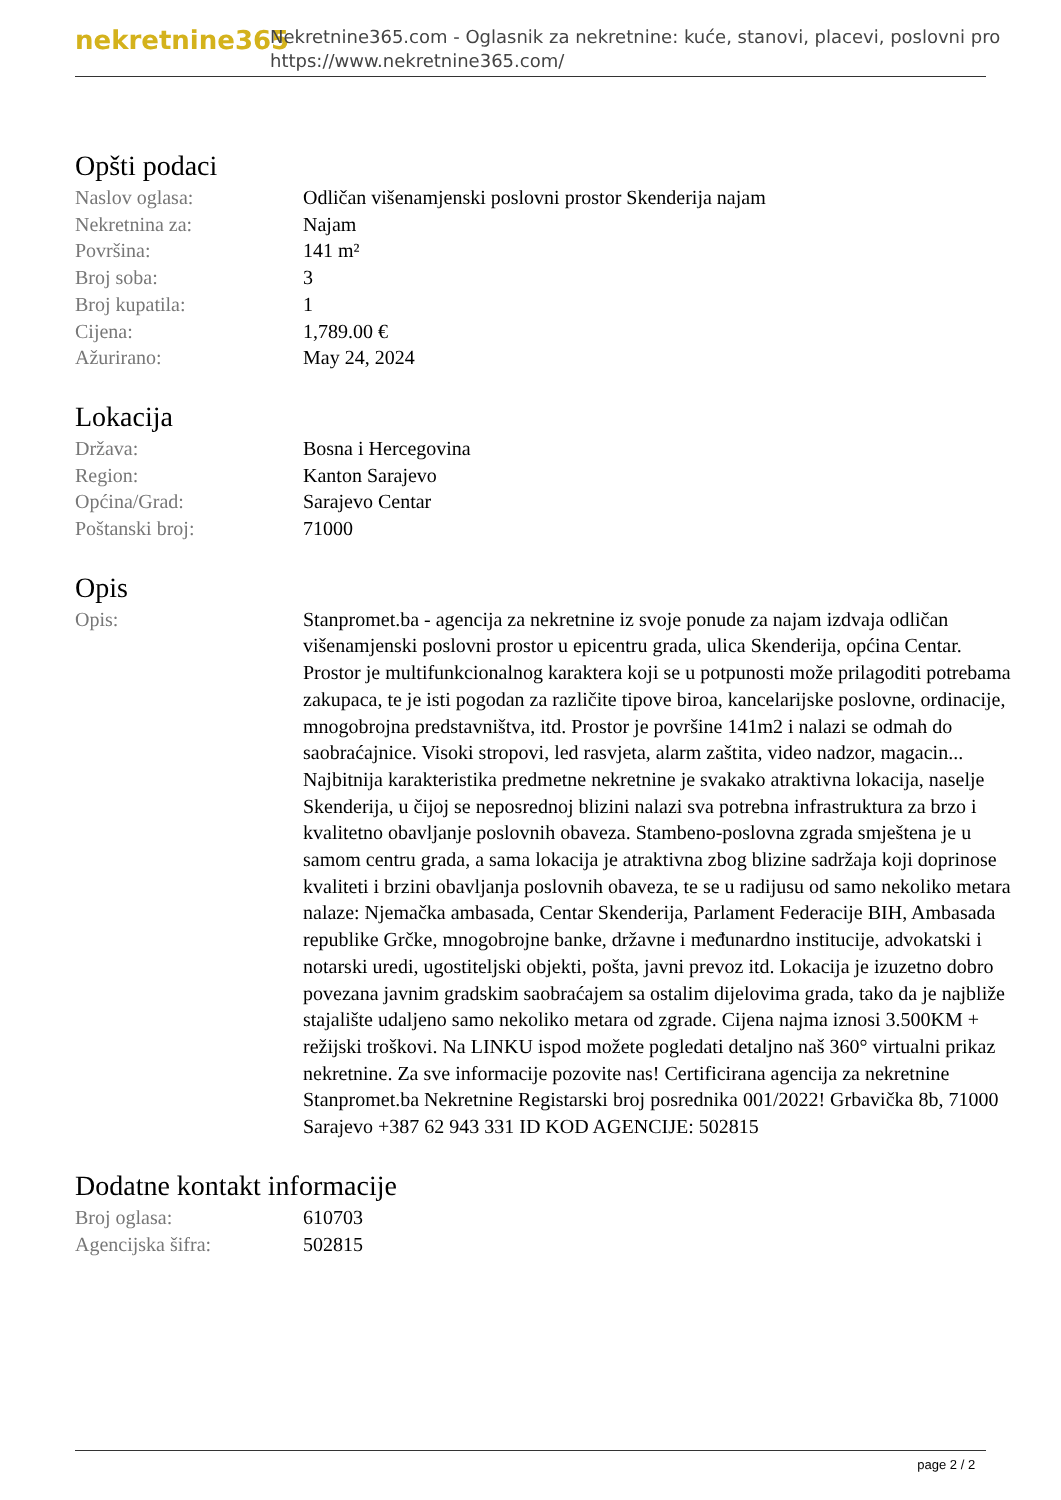nekretnine365
Nekretnine365.com - Oglasnik za nekretnine: kuće, stanovi, placevi, poslovni pro
https://www.nekretnine365.com/
Opšti podaci
| Naslov oglasa: | Odličan višenamjenski poslovni prostor Skenderija najam |
| Nekretnina za: | Najam |
| Površina: | 141 m² |
| Broj soba: | 3 |
| Broj kupatila: | 1 |
| Cijena: | 1,789.00 € |
| Ažurirano: | May 24, 2024 |
Lokacija
| Država: | Bosna i Hercegovina |
| Region: | Kanton Sarajevo |
| Općina/Grad: | Sarajevo Centar |
| Poštanski broj: | 71000 |
Opis
| Opis: | Stanpromet.ba - agencija za nekretnine iz svoje ponude za najam izdvaja odličan višenamjenski poslovni prostor u epicentru grada, ulica Skenderija, općina Centar. Prostor je multifunkcionalnog karaktera koji se u potpunosti može prilagoditi potrebama zakupaca, te je isti pogodan za različite tipove biroa, kancelarijske poslovne, ordinacije, mnogobrojna predstavništva, itd. Prostor je površine 141m2 i nalazi se odmah do saobraćajnice. Visoki stropovi, led rasvjeta, alarm zaštita, video nadzor, magacin... Najbitnija karakteristika predmetne nekretnine je svakako atraktivna lokacija, naselje Skenderija, u čijoj se neposrednoj blizini nalazi sva potrebna infrastruktura za brzo i kvalitetno obavljanje poslovnih obaveza. Stambeno-poslovna zgrada smještena je u samom centru grada, a sama lokacija je atraktivna zbog blizine sadržaja koji doprinose kvaliteti i brzini obavljanja poslovnih obaveza, te se u radijusu od samo nekoliko metara nalaze: Njemačka ambasada, Centar Skenderija, Parlament Federacije BIH, Ambasada republike Grčke, mnogobrojne banke, državne i međunardno institucije, advokatski i notarski uredi, ugostiteljski objekti, pošta, javni prevoz itd. Lokacija je izuzetno dobro povezana javnim gradskim saobraćajem sa ostalim dijelovima grada, tako da je najbliže stajalište udaljeno samo nekoliko metara od zgrade. Cijena najma iznosi 3.500KM + režijski troškovi. Na LINKU ispod možete pogledati detaljno naš 360° virtualni prikaz nekretnine. Za sve informacije pozovite nas! Certificirana agencija za nekretnine Stanpromet.ba Nekretnine Registarski broj posrednika 001/2022! Grbavička 8b, 71000 Sarajevo +387 62 943 331 ID KOD AGENCIJE: 502815 |
Dodatne kontakt informacije
| Broj oglasa: | 610703 |
| Agencijska šifra: | 502815 |
page 2 / 2